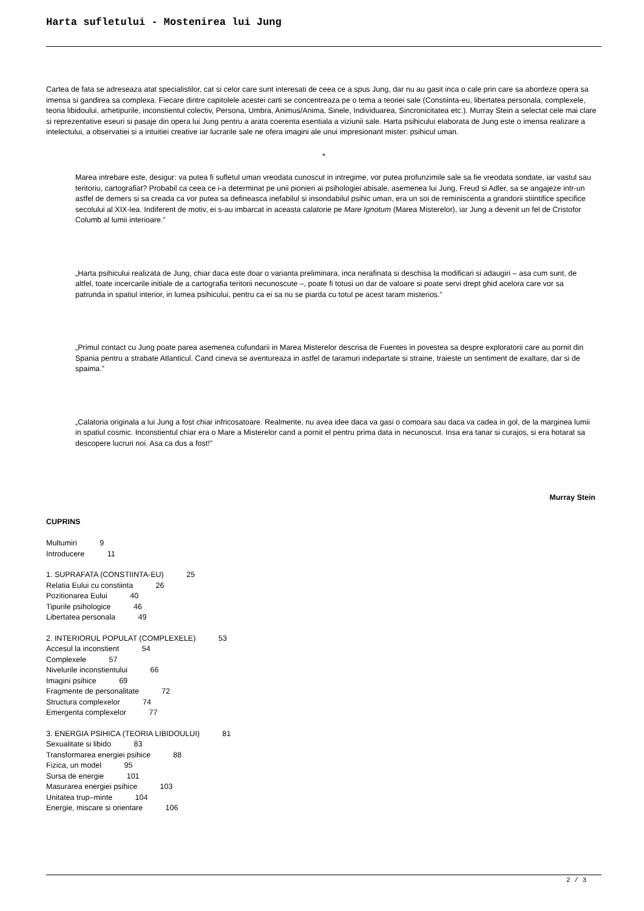Harta sufletului - Mostenirea lui Jung
Cartea de fata se adreseaza atat specialistilor, cat si celor care sunt interesati de ceea ce a spus Jung, dar nu au gasit inca o cale prin care sa abordeze opera sa imensa si gandirea sa complexa. Fiecare dintre capitolele acestei carti se concentreaza pe o tema a teoriei sale (Constiinta-eu, libertatea personala, complexele, teoria libidoului, arhetipurile, inconstientul colectiv, Persona, Umbra, Animus/Anima, Sinele, Individuarea, Sincronicitatea etc.). Murray Stein a selectat cele mai clare si reprezentative eseuri si pasaje din opera lui Jung pentru a arata coerenta esentiala a viziunii sale. Harta psihicului elaborata de Jung este o imensa realizare a intelectului, a observatiei si a intuitiei creative iar lucrarile sale ne ofera imagini ale unui impresionant mister: psihicul uman.
*
Marea intrebare este, desigur: va putea fi sufletul uman vreodata cunoscut in intregime, vor putea profunzimile sale sa fie vreodata sondate, iar vastul sau teritoriu, cartografiat? Probabil ca ceea ce i-a determinat pe unii pionieri ai psihologiei abisale, asemenea lui Jung, Freud si Adler, sa se angajeze intr-un astfel de demers si sa creada ca vor putea sa defineasca inefabilul si insondabilul psihic uman, era un soi de reminiscenta a grandorii stiintifice specifice secolului al XIX-lea. Indiferent de motiv, ei s-au imbarcat in aceasta calatorie pe Mare Ignotum (Marea Misterelor), iar Jung a devenit un fel de Cristofor Columb al lumii interioare.”
„Harta psihicului realizata de Jung, chiar daca este doar o varianta preliminara, inca nerafinata si deschisa la modificari si adaugiri – asa cum sunt, de altfel, toate incercarile initiale de a cartografia teritorii necunoscute –, poate fi totusi un dar de valoare si poate servi drept ghid acelora care vor sa patrunda in spatiul interior, in lumea psihicului, pentru ca ei sa nu se piarda cu totul pe acest taram misterios.”
„Primul contact cu Jung poate parea asemenea cufundarii in Marea Misterelor descrisa de Fuentes in povestea sa despre exploratorii care au pornit din Spania pentru a strabate Atlanticul. Cand cineva se aventureaza in astfel de taramuri indepartate si straine, traieste un sentiment de exaltare, dar si de spaima.”
„Calatoria originala a lui Jung a fost chiar infricosatoare. Realmente, nu avea idee daca va gasi o comoara sau daca va cadea in gol, de la marginea lumii in spatiul cosmic. Inconstientul chiar era o Mare a Misterelor cand a pornit el pentru prima data in necunoscut. Insa era tanar si curajos, si era hotarat sa descopere lucruri noi. Asa ca dus a fost!”
Murray Stein
CUPRINS
Multumiri 9
Introducere 11
1. SUPRAFATA (CONSTIINTA-EU) 25
Relatia Eului cu constiinta 26
Pozitionarea Eului 40
Tipurile psihologice 46
Libertatea personala 49
2. INTERIORUL POPULAT (COMPLEXELE) 53
Accesul la inconstient 54
Complexele 57
Nivelurile inconstientului 66
Imagini psihice 69
Fragmente de personalitate 72
Structura complexelor 74
Emergenta complexelor 77
3. ENERGIA PSIHICA (TEORIA LIBIDOULUI) 81
Sexualitate si libido 83
Transformarea energiei psihice 88
Fizica, un model 95
Sursa de energie 101
Masurarea energiei psihice 103
Unitatea trup–minte 104
Energie, miscare si orientare 106
2 / 3